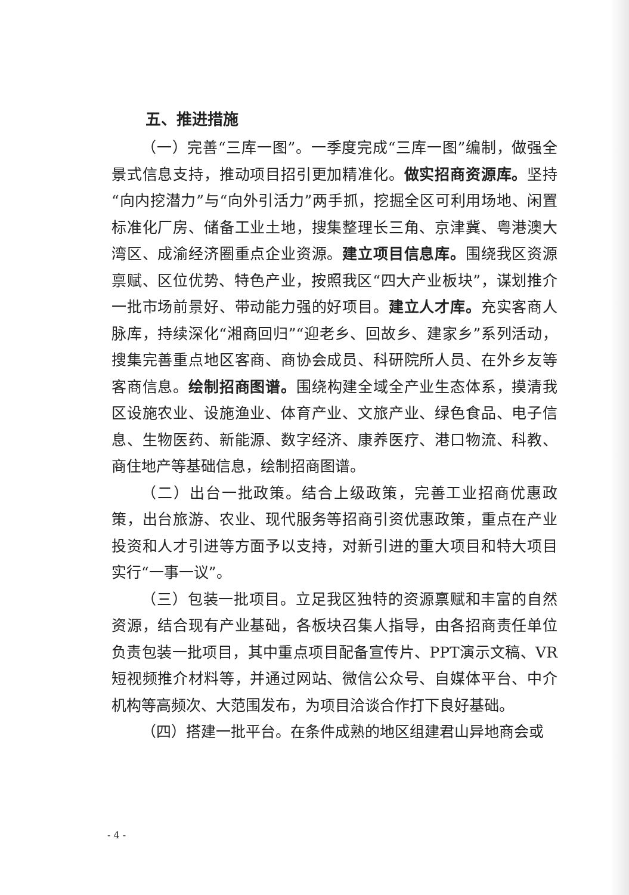五、推进措施
（一）完善“三库一图”。一季度完成“三库一图”编制，做强全景式信息支持，推动项目招引更加精准化。做实招商资源库。坚持“向内挖潜力”与“向外引活力”两手抓，挖掘全区可利用场地、闲置标准化厂房、储备工业土地，搜集整理长三角、京津冀、粤港澳大湾区、成渝经济圈重点企业资源。建立项目信息库。围绕我区资源禀赋、区位优势、特色产业，按照我区“四大产业板块”，谋划推介一批市场前景好、带动能力强的好项目。建立人才库。充实客商人脉库，持续深化“湘商回归”“迎老乡、回故乡、建家乡”系列活动，搜集完善重点地区客商、商协会成员、科研院所人员、在外乡友等客商信息。绘制招商图谱。围绕构建全域全产业生态体系，摸清我区设施农业、设施渔业、体育产业、文旅产业、绿色食品、电子信息、生物医药、新能源、数字经济、康养医疗、港口物流、科教、商住地产等基础信息，绘制招商图谱。
（二）出台一批政策。结合上级政策，完善工业招商优惠政策，出台旅游、农业、现代服务等招商引资优惠政策，重点在产业投资和人才引进等方面予以支持，对新引进的重大项目和特大项目实行“一事一议”。
（三）包装一批项目。立足我区独特的资源禀赋和丰富的自然资源，结合现有产业基础，各板块召集人指导，由各招商责任单位负责包装一批项目，其中重点项目配备宣传片、PPT演示文稿、VR短视频推介材料等，并通过网站、微信公众号、自媒体平台、中介机构等高频次、大范围发布，为项目洽谈合作打下良好基础。
（四）搭建一批平台。在条件成熟的地区组建君山异地商会或
- 4 -